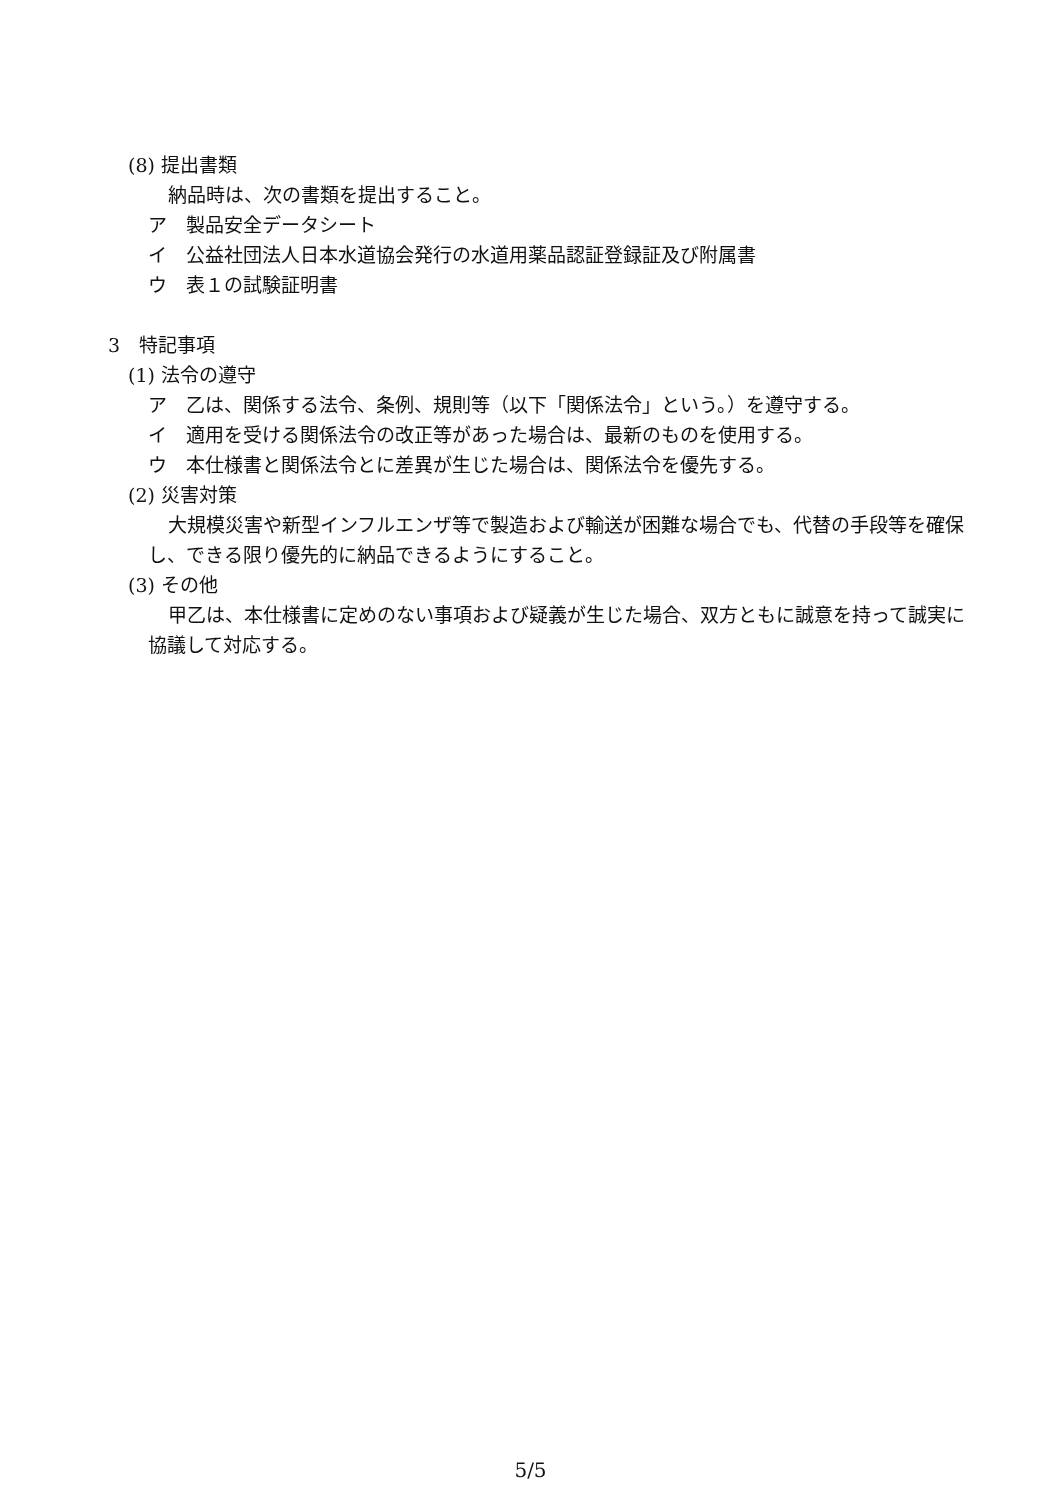(8) 提出書類
納品時は、次の書類を提出すること。
ア　製品安全データシート
イ　公益社団法人日本水道協会発行の水道用薬品認証登録証及び附属書
ウ　表１の試験証明書
3　特記事項
(1) 法令の遵守
ア　乙は、関係する法令、条例、規則等（以下「関係法令」という。）を遵守する。
イ　適用を受ける関係法令の改正等があった場合は、最新のものを使用する。
ウ　本仕様書と関係法令とに差異が生じた場合は、関係法令を優先する。
(2) 災害対策
大規模災害や新型インフルエンザ等で製造および輸送が困難な場合でも、代替の手段等を確保し、できる限り優先的に納品できるようにすること。
(3) その他
甲乙は、本仕様書に定めのない事項および疑義が生じた場合、双方ともに誠意を持って誠実に協議して対応する。
5/5